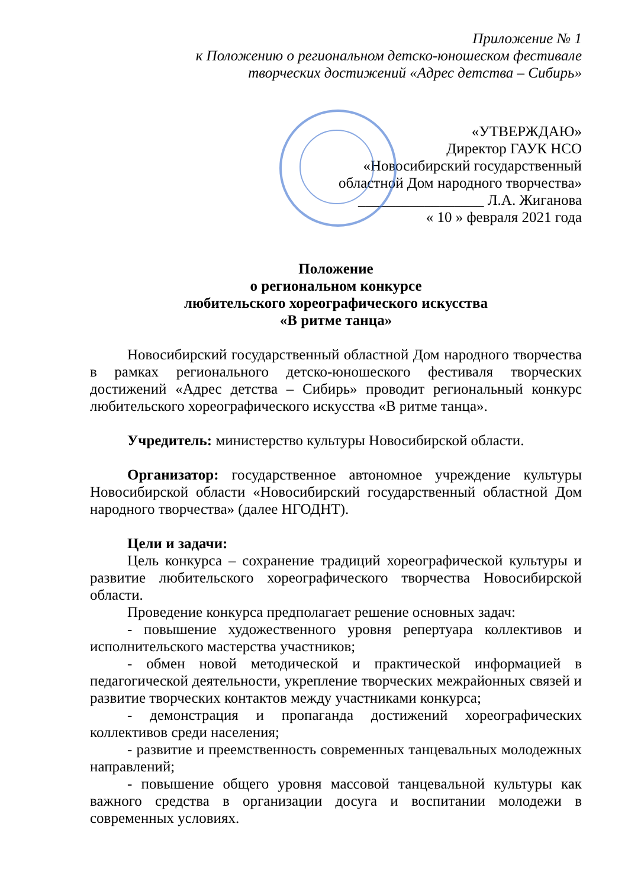Приложение № 1
к Положению о региональном детско-юношеском фестивале
творческих достижений «Адрес детства – Сибирь»
«УТВЕРЖДАЮ»
Директор ГАУК НСО
«Новосибирский государственный
областной Дом народного творчества»
_________________ Л.А. Жиганова
« 10 » февраля 2021 года
Положение
о региональном конкурсе
любительского хореографического искусства
«В ритме танца»
Новосибирский государственный областной Дом народного творчества в рамках регионального детско-юношеского фестиваля творческих достижений «Адрес детства – Сибирь» проводит региональный конкурс любительского хореографического искусства «В ритме танца».
Учредитель: министерство культуры Новосибирской области.
Организатор: государственное автономное учреждение культуры Новосибирской области «Новосибирский государственный областной Дом народного творчества» (далее НГОДНТ).
Цели и задачи:
Цель конкурса – сохранение традиций хореографической культуры и развитие любительского хореографического творчества Новосибирской области.
Проведение конкурса предполагает решение основных задач:
- повышение художественного уровня репертуара коллективов и исполнительского мастерства участников;
- обмен новой методической и практической информацией в педагогической деятельности, укрепление творческих межрайонных связей и развитие творческих контактов между участниками конкурса;
- демонстрация и пропаганда достижений хореографических коллективов среди населения;
- развитие и преемственность современных танцевальных молодежных направлений;
- повышение общего уровня массовой танцевальной культуры как важного средства в организации досуга и воспитании молодежи в современных условиях.